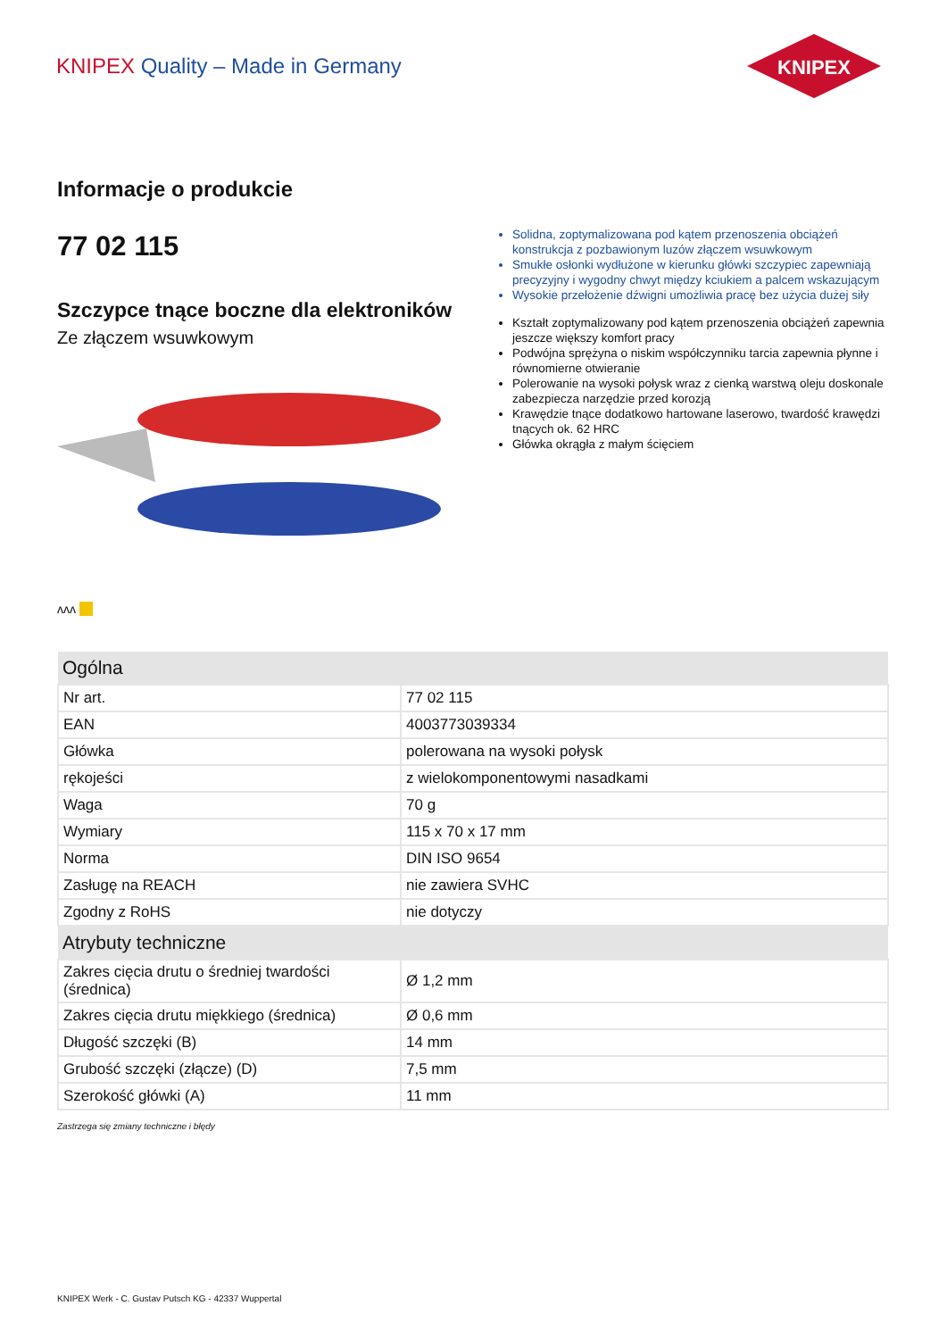KNIPEX Quality – Made in Germany
KNIPEX
Informacje o produkcie
77 02 115
Szczypce tnące boczne dla elektroników
Ze złączem wsuwkowym
ᴧᴧᴧ
Solidna, zoptymalizowana pod kątem przenoszenia obciążeń konstrukcja z pozbawionym luzów złączem wsuwkowym
Smukłe osłonki wydłużone w kierunku główki szczypiec zapewniają pre­cyzyjny i wygodny chwyt między kciukiem a palcem wskazującym
Wysokie przełożenie dźwigni umożliwia pracę bez użycia dużej siły
Kształt zoptymalizowany pod kątem przenoszenia obciążeń zapewnia jeszcze większy komfort pracy
Podwójna sprężyna o niskim współczynniku tarcia zapewnia płynne i równomierne otwieranie
Polerowanie na wysoki połysk wraz z cienką warstwą oleju doskonale zabez­piecza narzędzie przed korozją
Krawędzie tnące dodatkowo hartowane laserowo, twardość krawędzi tnących ok. 62 HRC
Główka okrągła z małym ścięciem
| Ogólna | |
| --- | --- |
| Nr art. | 77 02 115 |
| EAN | 4003773039334 |
| Główka | polerowana na wysoki połysk |
| rękojeści | z wielokomponentowymi nasadkami |
| Waga | 70 g |
| Wymiary | 115 x 70 x 17 mm |
| Norma | DIN ISO 9654 |
| Zasługę na REACH | nie zawiera SVHC |
| Zgodny z RoHS | nie dotyczy |
| Atrybuty techniczne | |
| Zakres cięcia drutu o średniej twardości (średnica) | Ø 1,2 mm |
| Zakres cięcia drutu miękkiego (średnica) | Ø 0,6 mm |
| Długość szczęki (B) | 14 mm |
| Grubość szczęki (złącze) (D) | 7,5 mm |
| Szerokość główki (A) | 11 mm |
Zastrzega się zmiany techniczne i błędy
KNIPEX Werk - C. Gustav Putsch KG - 42337 Wuppertal